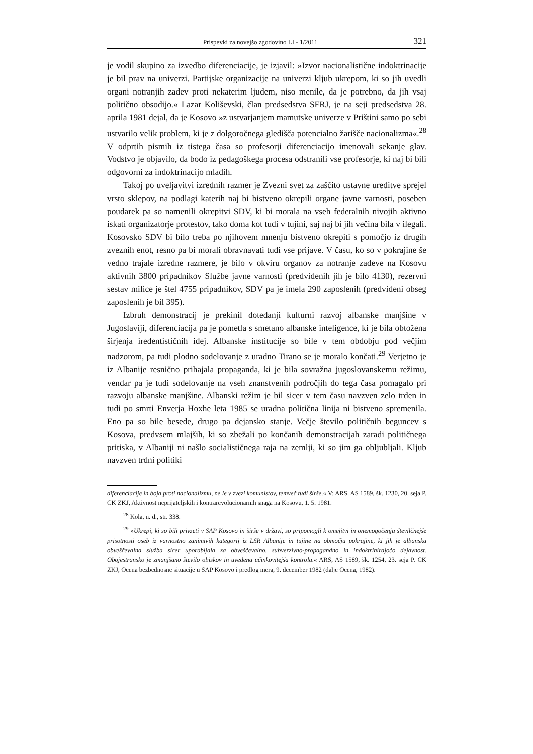Prispevki za novejšo zgodovino LI - 1/2011 321
je vodil skupino za izvedbo diferenciacije, je izjavil: »Izvor nacionalistične indoktrinacije je bil prav na univerzi. Partijske organizacije na univerzi kljub ukrepom, ki so jih uvedli organi notranjih zadev proti nekaterim ljudem, niso menile, da je potrebno, da jih vsaj politično obsodijo.« Lazar Koliševski, član predsedstva SFRJ, je na seji predsedstva 28. aprila 1981 dejal, da je Kosovo »z ustvarjanjem mamutske univerze v Prištini samo po sebi ustvarilo velik problem, ki je z dolgoročnega gledišča potencialno žarišče nacionalizma«.<sup>28</sup> V odprtih pismih iz tistega časa so profesorji diferenciacijo imenovali sekanje glav. Vodstvo je objavilo, da bodo iz pedagoškega procesa odstranili vse profesorje, ki naj bi bili odgovorni za indoktrinacijo mladih.
Takoj po uveljavitvi izrednih razmer je Zvezni svet za zaščito ustavne ureditve sprejel vrsto sklepov, na podlagi katerih naj bi bistveno okrepili organe javne varnosti, poseben poudarek pa so namenili okrepitvi SDV, ki bi morala na vseh federalnih nivojih aktivno iskati organizatorje protestov, tako doma kot tudi v tujini, saj naj bi jih večina bila v ilegali. Kosovsko SDV bi bilo treba po njihovem mnenju bistveno okrepiti s pomočjo iz drugih zveznih enot, resno pa bi morali obravnavati tudi vse prijave. V času, ko so v pokrajine še vedno trajale izredne razmere, je bilo v okviru organov za notranje zadeve na Kosovu aktivnih 3800 pripadnikov Službe javne varnosti (predvidenih jih je bilo 4130), rezervni sestav milice je štel 4755 pripadnikov, SDV pa je imela 290 zaposlenih (predvideni obseg zaposlenih je bil 395).
Izbruh demonstracij je prekinil dotedanji kulturni razvoj albanske manjšine v Jugoslaviji, diferenciacija pa je pometla s smetano albanske inteligence, ki je bila obtožena širjenja iredentističnih idej. Albanske institucije so bile v tem obdobju pod večjim nadzorom, pa tudi plodno sodelovanje z uradno Tirano se je moralo končati.<sup>29</sup> Verjetno je iz Albanije resnično prihajala propaganda, ki je bila sovražna jugoslovanskemu režimu, vendar pa je tudi sodelovanje na vseh znanstvenih področjih do tega časa pomagalo pri razvoju albanske manjšine. Albanski režim je bil sicer v tem času navzven zelo trden in tudi po smrti Enverja Hoxhe leta 1985 se uradna politična linija ni bistveno spremenila. Eno pa so bile besede, drugo pa dejansko stanje. Večje število političnih beguncev s Kosova, predvsem mlajših, ki so zbežali po končanih demonstracijah zaradi političnega pritiska, v Albaniji ni našlo socialističnega raja na zemlji, ki so jim ga obljubljali. Kljub navzven trdni politiki
diferenciacije in boja proti nacionalizmu, ne le v zvezi komunistov, temveč tudi širše.« V: ARS, AS 1589, šk. 1230, 20. seja P. CK ZKJ, Aktivnost neprijateljskih i kontrarevolucionarnih snaga na Kosovu, 1. 5. 1981.
<sup>28</sup> Kola, n. d., str. 338.
<sup>29</sup> »Ukrepi, ki so bili privzeti v SAP Kosovo in širše v državi, so pripomogli k omejitvi in onemogočenju številčnejše prisotnosti oseb iz varnostno zanimivih kategorij iz LSR Albanije in tujine na območju pokrajine, ki jih je albanska obveščevalna služba sicer uporabljala za obveščevalno, subverzivno-propagandno in indoktrinirajočo dejavnost. Obojestransko je zmanjšano število obiskov in uvedena učinkovitejša kontrola.« ARS, AS 1589, šk. 1254, 23. seja P. CK ZKJ, Ocena bezbednosne situacije u SAP Kosovo i predlog mera, 9. december 1982 (dalje Ocena, 1982).